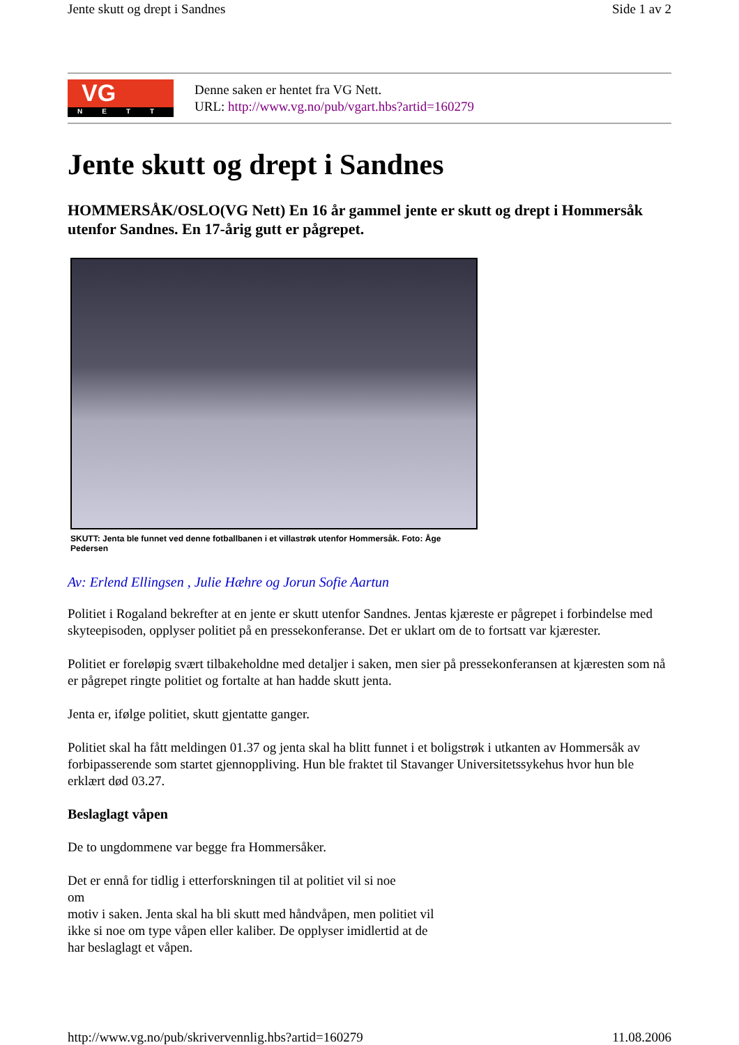Jente skutt og drept i Sandnes Side 1 av 2
VG
NETT
Denne saken er hentet fra VG Nett.
URL: http://www.vg.no/pub/vgart.hbs?artid=160279
Jente skutt og drept i Sandnes
HOMMERSÅK/OSLO(VG Nett) En 16 år gammel jente er skutt og drept i Hommersåk utenfor Sandnes. En 17-årig gutt er pågrepet.
SKUTT: Jenta ble funnet ved denne fotballbanen i et villastrøk utenfor Hommersåk. Foto: Åge Pedersen
Av: Erlend Ellingsen , Julie Hæhre og Jorun Sofie Aartun
Politiet i Rogaland bekrefter at en jente er skutt utenfor Sandnes. Jentas kjæreste er pågrepet i forbindelse med skyteepisoden, opplyser politiet på en pressekonferanse. Det er uklart om de to fortsatt var kjærester.
Politiet er foreløpig svært tilbakeholdne med detaljer i saken, men sier på pressekonferansen at kjæresten som nå er pågrepet ringte politiet og fortalte at han hadde skutt jenta.
Jenta er, ifølge politiet, skutt gjentatte ganger.
Politiet skal ha fått meldingen 01.37 og jenta skal ha blitt funnet i et boligstrøk i utkanten av Hommersåk av forbipasserende som startet gjennoppliving. Hun ble fraktet til Stavanger Universitetssykehus hvor hun ble erklært død 03.27.
Beslaglagt våpen
De to ungdommene var begge fra Hommersåker.
Det er ennå for tidlig i etterforskningen til at politiet vil si noe
om
motiv i saken. Jenta skal ha bli skutt med håndvåpen, men politiet vil ikke si noe om type våpen eller kaliber. De opplyser imidlertid at de har beslaglagt et våpen.
http://www.vg.no/pub/skrivervennlig.hbs?artid=160279 11.08.2006